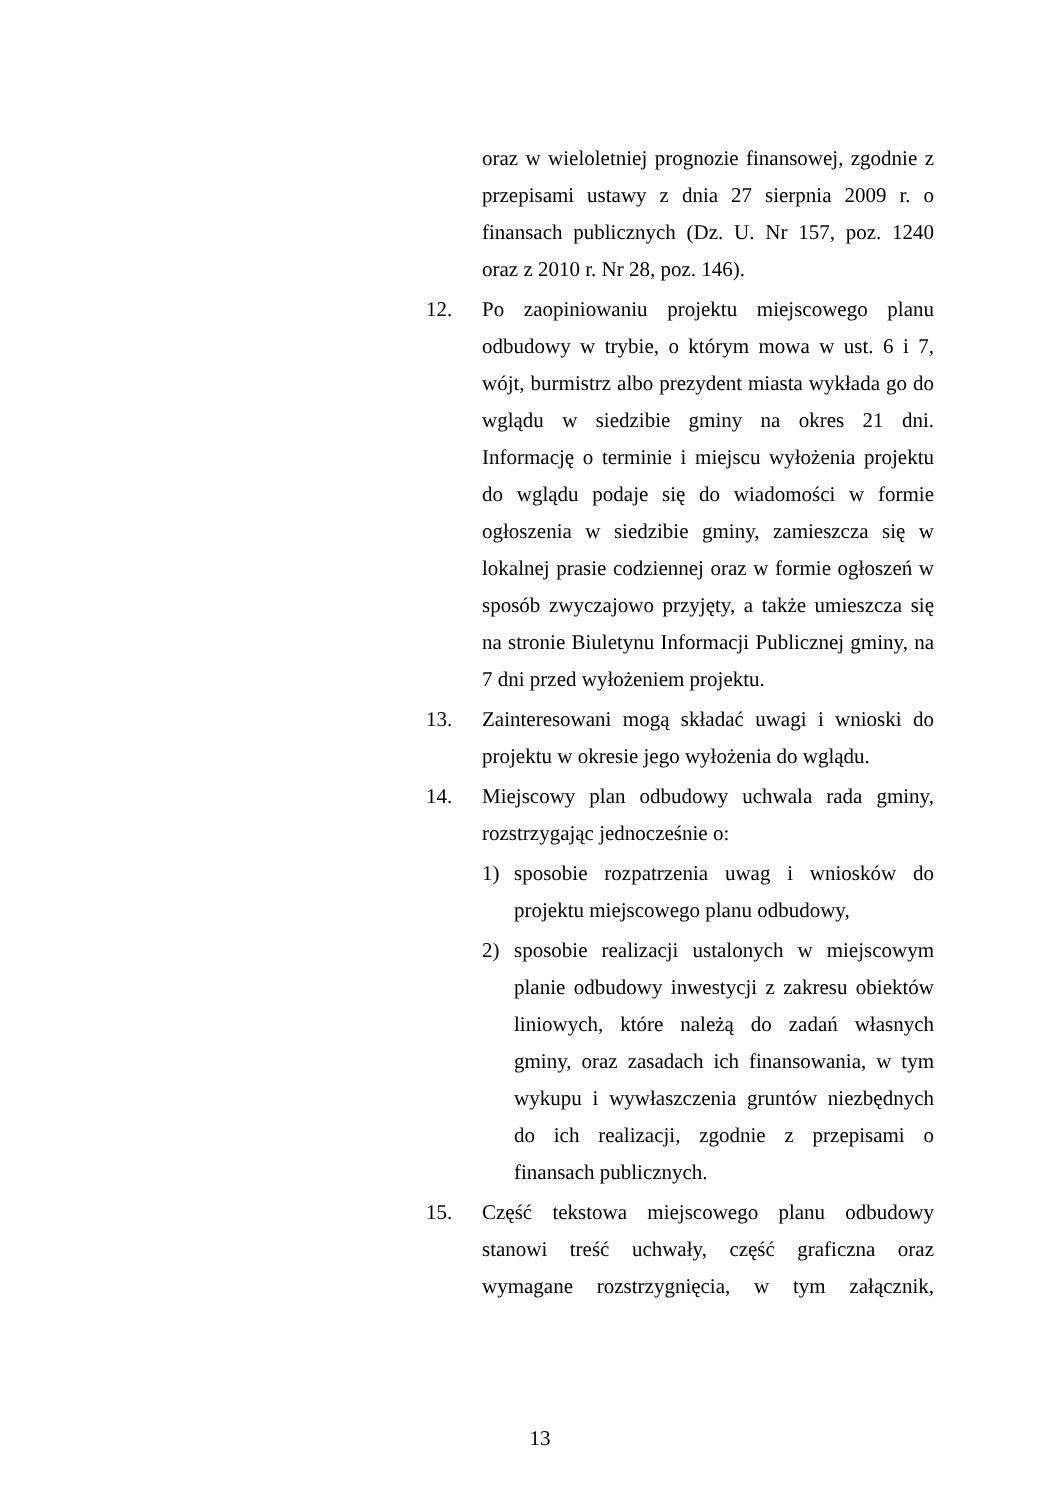oraz w wieloletniej prognozie finansowej, zgodnie z przepisami ustawy z dnia 27 sierpnia 2009 r. o finansach publicznych (Dz. U. Nr 157, poz. 1240 oraz z 2010 r. Nr 28, poz. 146).
12. Po zaopiniowaniu projektu miejscowego planu odbudowy w trybie, o którym mowa w ust. 6 i 7, wójt, burmistrz albo prezydent miasta wykłada go do wglądu w siedzibie gminy na okres 21 dni. Informację o terminie i miejscu wyłożenia projektu do wglądu podaje się do wiadomości w formie ogłoszenia w siedzibie gminy, zamieszcza się w lokalnej prasie codziennej oraz w formie ogłoszeń w sposób zwyczajowo przyjęty, a także umieszcza się na stronie Biuletynu Informacji Publicznej gminy, na 7 dni przed wyłożeniem projektu.
13. Zainteresowani mogą składać uwagi i wnioski do projektu w okresie jego wyłożenia do wglądu.
14. Miejscowy plan odbudowy uchwala rada gminy, rozstrzygając jednocześnie o:
1) sposobie rozpatrzenia uwag i wniosków do projektu miejscowego planu odbudowy,
2) sposobie realizacji ustalonych w miejscowym planie odbudowy inwestycji z zakresu obiektów liniowych, które należą do zadań własnych gminy, oraz zasadach ich finansowania, w tym wykupu i wywłaszczenia gruntów niezbędnych do ich realizacji, zgodnie z przepisami o finansach publicznych.
15. Część tekstowa miejscowego planu odbudowy stanowi treść uchwały, część graficzna oraz wymagane rozstrzygnięcia, w tym załącznik,
13